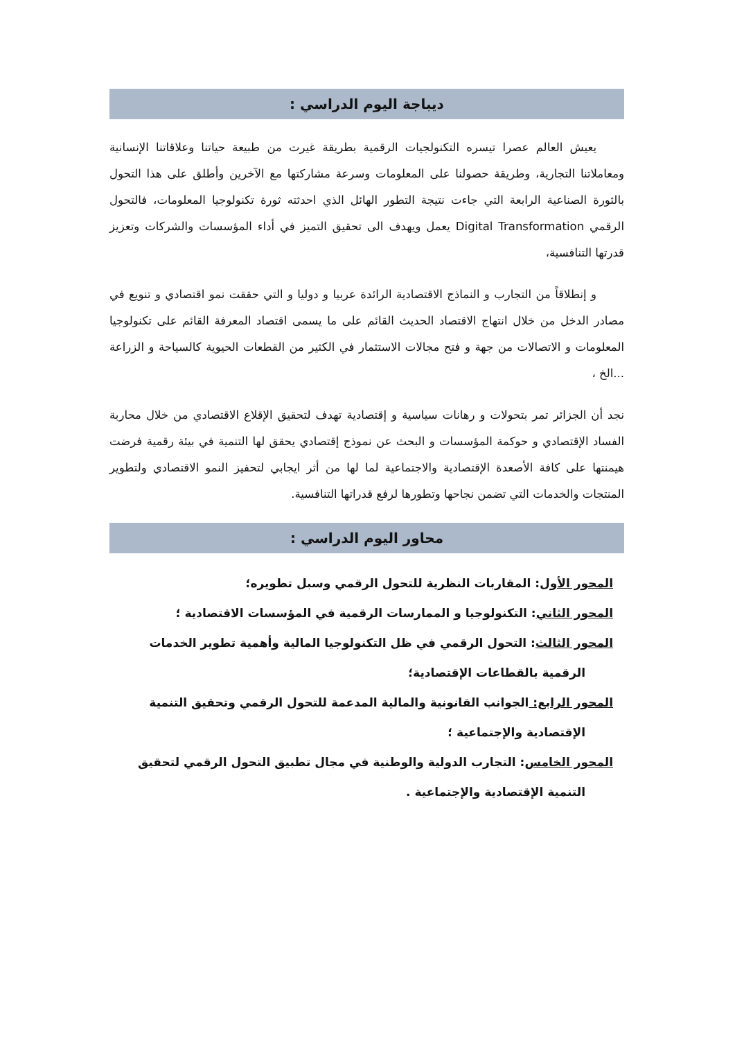ديباجة اليوم الدراسي :
يعيش العالم عصرا تيسره التكنولجيات الرقمية بطريقة غيرت من طبيعة حياتنا وعلاقاتنا الإنسانية ومعاملاتنا التجارية، وطريقة حصولنا على المعلومات وسرعة مشاركتها مع الآخرين وأطلق على هذا التحول بالثورة الصناعية الرابعة التي جاءت نتيجة التطور الهائل الذي احدثته ثورة تكنولوجيا المعلومات، فالتحول الرقمي Digital Transformation يعمل ويهدف الى تحقيق التميز في أداء المؤسسات والشركات وتعزيز قدرتها التنافسية،
و إنطلاقاً من التجارب و النماذج الاقتصادية الرائدة عربيا و دوليا و التي حققت نمو اقتصادي و تنويع في مصادر الدخل من خلال انتهاج الاقتصاد الحديث القائم على ما يسمى اقتصاد المعرفة القائم على تكنولوجيا المعلومات و الاتصالات من جهة و فتح مجالات الاستثمار في الكثير من القطعات الحيوية كالسياحة و الزراعة ...الخ ،
نجد أن الجزائر تمر بتحولات و رهانات سياسية و إقتصادية تهدف لتحقيق الإقلاع الاقتصادي من خلال محاربة الفساد الإقتصادي و حوكمة المؤسسات و البحث عن نموذج إقتصادي يحقق لها التنمية في بيئة رقمية فرضت هيمنتها على كافة الأصعدة الإقتصادية والاجتماعية لما لها من أثر ايجابي لتحفيز النمو الاقتصادي ولتطوير المنتجات والخدمات التي تضمن نجاحها وتطورها لرفع قدراتها التنافسية.
محاور اليوم الدراسي :
المحور الأول: المقاربات النظرية للتحول الرقمي وسبل تطويره؛
المحور الثاني: التكنولوجيا و الممارسات الرقمية في المؤسسات الاقتصادية ؛
المحور الثالث: التحول الرقمي في ظل التكنولوجيا المالية وأهمية تطوير الخدمات
الرقمية بالقطاعات الإقتصادية؛
المحور الرابع: الجوانب القانونية والمالية المدعمة للتحول الرقمي وتحقيق التنمية
الإقتصادية والإجتماعية ؛
المحور الخامس: التجارب الدولية والوطنية في مجال تطبيق التحول الرقمي لتحقيق
التنمية الإقتصادية والإجتماعية .